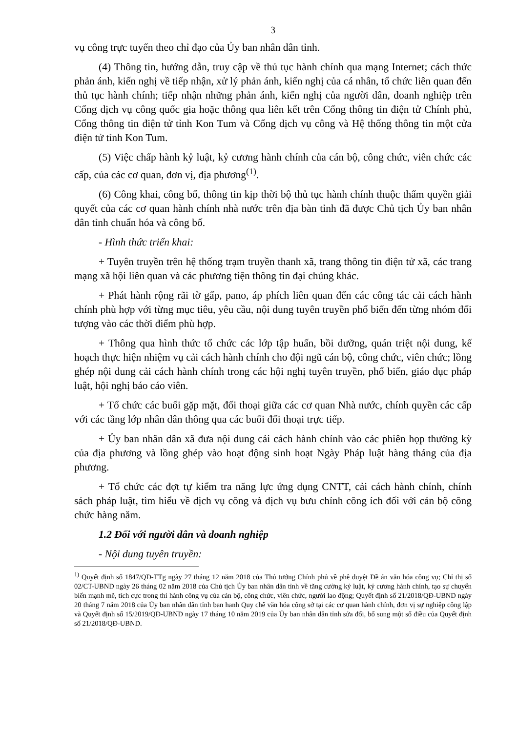3
vụ công trực tuyến theo chỉ đạo của Ủy ban nhân dân tỉnh.
(4) Thông tin, hướng dẫn, truy cập về thủ tục hành chính qua mạng Internet; cách thức phản ánh, kiến nghị về tiếp nhận, xử lý phản ánh, kiến nghị của cá nhân, tổ chức liên quan đến thủ tục hành chính; tiếp nhận những phản ánh, kiến nghị của người dân, doanh nghiệp trên Cổng dịch vụ công quốc gia hoặc thông qua liên kết trên Cổng thông tin điện tử Chính phủ, Cổng thông tin điện tử tỉnh Kon Tum và Cổng dịch vụ công và Hệ thống thông tin một cửa điện tử tỉnh Kon Tum.
(5) Việc chấp hành kỷ luật, kỷ cương hành chính của cán bộ, công chức, viên chức các cấp, của các cơ quan, đơn vị, địa phương<sup>(1)</sup>.
(6) Công khai, công bố, thông tin kịp thời bộ thủ tục hành chính thuộc thẩm quyền giải quyết của các cơ quan hành chính nhà nước trên địa bàn tỉnh đã được Chủ tịch Ủy ban nhân dân tỉnh chuẩn hóa và công bố.
- Hình thức triển khai:
+ Tuyên truyền trên hệ thống trạm truyền thanh xã, trang thông tin điện tử xã, các trang mạng xã hội liên quan và các phương tiện thông tin đại chúng khác.
+ Phát hành rộng rãi tờ gấp, pano, áp phích liên quan đến các công tác cải cách hành chính phù hợp với từng mục tiêu, yêu cầu, nội dung tuyên truyền phổ biến đến từng nhóm đối tượng vào các thời điểm phù hợp.
+ Thông qua hình thức tổ chức các lớp tập huấn, bồi dưỡng, quán triệt nội dung, kế hoạch thực hiện nhiệm vụ cải cách hành chính cho đội ngũ cán bộ, công chức, viên chức; lồng ghép nội dung cải cách hành chính trong các hội nghị tuyên truyền, phổ biến, giáo dục pháp luật, hội nghị báo cáo viên.
+ Tổ chức các buổi gặp mặt, đối thoại giữa các cơ quan Nhà nước, chính quyền các cấp với các tầng lớp nhân dân thông qua các buổi đối thoại trực tiếp.
+ Ủy ban nhân dân xã đưa nội dung cải cách hành chính vào các phiên họp thường kỳ của địa phương và lồng ghép vào hoạt động sinh hoạt Ngày Pháp luật hàng tháng của địa phương.
+ Tổ chức các đợt tự kiểm tra năng lực ứng dụng CNTT, cải cách hành chính, chính sách pháp luật, tìm hiểu về dịch vụ công và dịch vụ bưu chính công ích đối với cán bộ công chức hàng năm.
1.2 Đối với người dân và doanh nghiệp
- Nội dung tuyên truyền:
<sup>1)</sup> Quyết định số 1847/QĐ-TTg ngày 27 tháng 12 năm 2018 của Thủ tướng Chính phủ về phê duyệt Đề án văn hóa công vụ; Chỉ thị số 02/CT-UBND ngày 26 tháng 02 năm 2018 của Chủ tịch Ủy ban nhân dân tỉnh về tăng cường kỷ luật, kỷ cương hành chính, tạo sự chuyển biến mạnh mẽ, tích cực trong thi hành công vụ của cán bộ, công chức, viên chức, người lao động; Quyết định số 21/2018/QĐ-UBND ngày 20 tháng 7 năm 2018 của Ủy ban nhân dân tỉnh ban hanh Quy chế văn hóa công sở tại các cơ quan hành chính, đơn vị sự nghiệp công lập và Quyết định số 15/2019/QĐ-UBND ngày 17 tháng 10 năm 2019 của Ủy ban nhân dân tỉnh sửa đổi, bổ sung một số điều của Quyết định số 21/2018/QĐ-UBND.